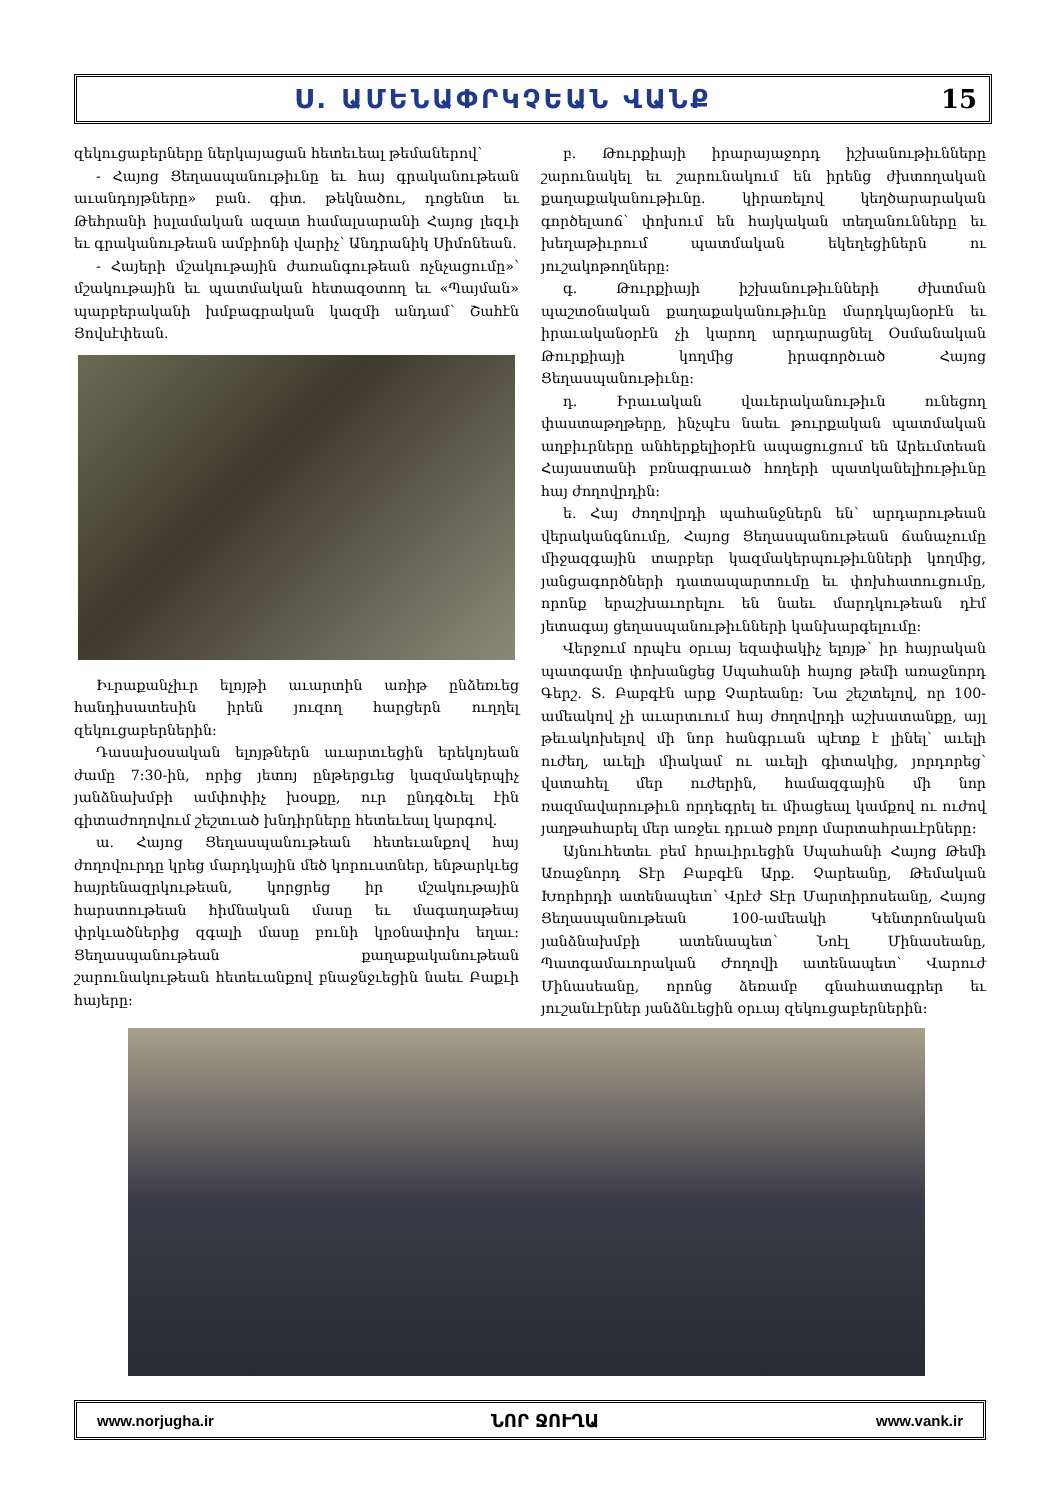Ս. ԱՄԵՆԱՓՐԿՉԵԱՆ ՎԱՆՔ 15
զեկուցաբերները ներկայացան հետեւեալ թեմաներով՝
- Հայոց Ցեղասպանութիւնը եւ հայ գրականութեան աւանդոյթները» բան. գիտ. թեկնածու, դոցենտ եւ Թեհրանի իսլամական ազատ համալսարանի Հայոց լեզւի եւ գրականութեան ամբիոնի վարիչ՝ Անդրանիկ Սիմոնեան.
- Հայերի մշակութային ժառանգութեան ոչնչացումը»՝ մշակութային եւ պատմական հետազօտող եւ «Պայման» պարբերականի խմբագրական կազմի անդամ՝ Շահէն Յովսէփեան.
Իւրաքանչիւր ելոյթի աւարտին առիթ ընձեռւեց հանդիսատեսին իրեն յուզող հարցերն ուղղել զեկուցաբերներին:
Դասախօսական ելոյթներն աւարտւեցին երեկոյեան ժամը 7:30-ին, որից յետոյ ընթերցւեց կազմակերպիչ յանձնախմբի ամփոփիչ խօսքը, ուր ընդգծւել էին գիտաժողովում շեշտւած խնդիրները հետեւեալ կարգով.
ա. Հայոց Ցեղասպանութեան հետեւանքով հայ ժողովուրդը կրեց մարդկային մեծ կորուստներ, ենթարկւեց հայրենազրկութեան, կորցրեց իր մշակութային հարստութեան հիմնական մասը եւ մագաղաթեայ փրկւածներից զգալի մասը բունի կրօնափոխ եղաւ: Ցեղասպանութեան քաղաքականութեան շարունակութեան հետեւանքով բնաջնջւեցին նաեւ Բաքւի հայերը:
բ. Թուրքիայի իրարայաջորդ իշխանութիւնները շարունակել եւ շարունակում են իրենց ժխտողական քաղաքականութիւնը. կիրառելով կեղծարարական գործելաոճ՝ փոխում են հայկական տեղանունները եւ խեղաթիւրում պատմական եկեղեցիներն ու յուշակոթողները:
գ. Թուրքիայի իշխանութիւնների ժխտման պաշտօնական քաղաքականութիւնը մարդկայնօրէն եւ իրաւականօրէն չի կարող արդարացնել Օսմանական Թուրքիայի կողմից իրագործւած Հայոց Ցեղասպանութիւնը:
դ. Իրաւական վաւերականութիւն ունեցող փաստաթղթերը, ինչպէս նաեւ թուրքական պատմական աղբիւրները անհերքելիօրէն ապացուցում են Արեւմտեան Հայաստանի բռնագրաւած հողերի պատկանելիութիւնը հայ ժողովրդին:
ե. Հայ ժողովրդի պահանջներն են՝ արդարութեան վերականգնումը, Հայոց Ցեղասպանութեան ճանաչումը միջազգային տարբեր կազմակերպութիւնների կողմից, յանցագործների դատապարտումը եւ փոխհատուցումը, որոնք երաշխաւորելու են նաեւ մարդկութեան դէմ յետագայ ցեղասպանութիւնների կանխարգելումը:
Վերջում որպէս օրւայ եզափակիչ ելոյթ՝ իր հայրական պատգամը փոխանցեց Սպահանի հայոց թեմի առաջնորդ Գերշ. Տ. Բաբգէն արք Չարեանը: Նա շեշտելով, որ 100-ամեակով չի աւարտւում հայ ժողովրդի աշխատանքը, այլ թեւակոխելով մի նոր հանգրւան պէտք է լինել՝ աւելի ուժեղ, աւելի միակամ ու աւելի գիտակից, յորդորեց՝ վստահել մեր ուժերին, համազգային մի նոր ռազմավարութիւն որդեգրել եւ միացեալ կամքով ու ուժով յաղթահարել մեր առջեւ դրւած բոլոր մարտահրաւէրները:
Այնուհետեւ բեմ հրաւիրւեցին Սպահանի Հայոց Թեմի Առաջնորդ Տէր Բաբգէն Արք. Չարեանը, Թեմական Խորհրդի ատենապետ՝ Վրէժ Տէր Մարտիրոսեանը, Հայոց Ցեղասպանութեան 100-ամեակի Կենտրոնական յանձնախմբի ատենապետ՝ Նոէլ Մինասեանը, Պատգամաւորական Ժողովի ատենապետ՝ Վարուժ Մինասեանը, որոնց ձեռամբ գնահատագրեր եւ յուշանւէրներ յանձնւեցին օրւայ զեկուցաբերներին:
www.norjugha.ir ՆՈՐ ՋՈՒՂԱ www.vank.ir